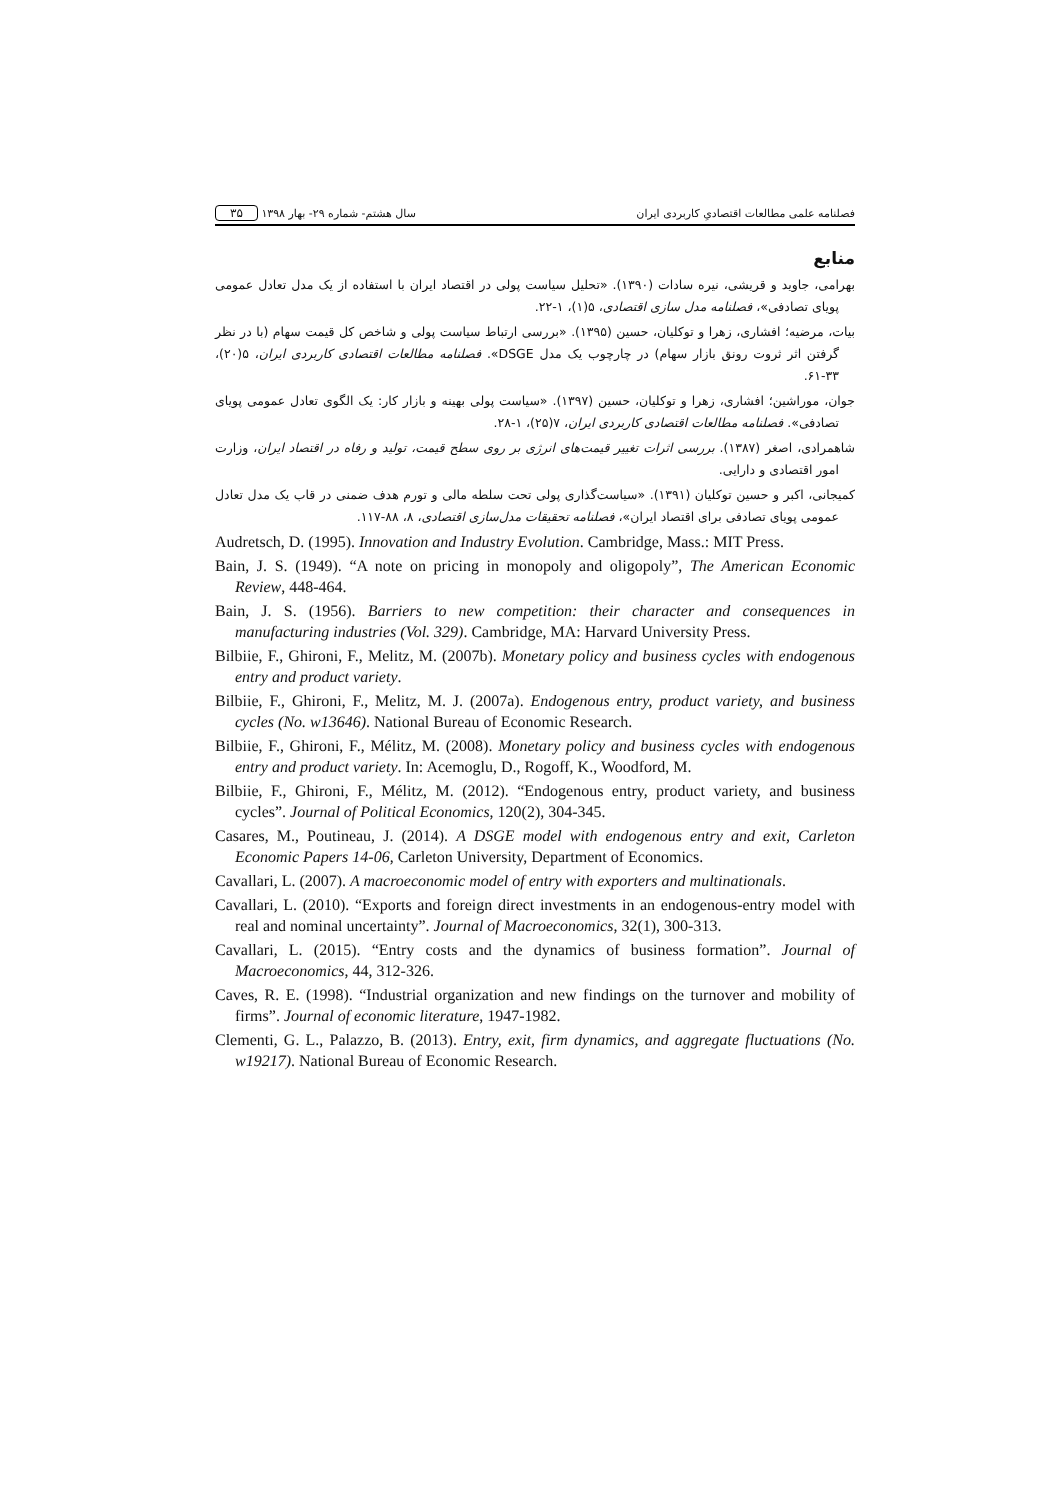فصلنامه علمی مطالعات اقتصادیِ کاربردی ایران سال هشتم- شماره ۲۹- بهار ۱۳۹۸ ۳۵
منابع
بهرامی، جاوید و قریشی، نیره سادات (۱۳۹۰). «تحلیل سیاست پولی در اقتصاد ایران با استفاده از یک مدل تعادل عمومی پویای تصادفی»، فصلنامه مدل سازی اقتصادی، ۵(۱)، ۱-۲۲.
بیات، مرضیه؛ افشاری، زهرا و توکلیان، حسین (۱۳۹۵). «بررسی ارتباط سیاست پولی و شاخص کل قیمت سهام (با در نظر گرفتن اثر ثروت رونق بازار سهام) در چارچوب یک مدل DSGE». فصلنامه مطالعات اقتصادی کاربردی ایران، ۵(۲۰)، ۳۳-۶۱.
جوان، موراشین؛ افشاری، زهرا و توکلیان، حسین (۱۳۹۷). «سیاست پولی بهینه و بازار کار: یک الگوی تعادل عمومی پویای تصادفی». فصلنامه مطالعات اقتصادی کاربردی ایران، ۷(۲۵)، ۱-۲۸.
شاهمرادی، اصغر (۱۳۸۷). بررسی اثرات تغییر قیمت‌های انرژی بر روی سطح قیمت، تولید و رفاه در اقتصاد ایران، وزارت امور اقتصادی و دارایی.
کمیجانی، اکبر و حسین توکلیان (۱۳۹۱). «سیاست‌گذاری پولی تحت سلطه مالی و تورم هدف ضمنی در قاب یک مدل تعادل عمومی پویای تصادفی برای اقتصاد ایران»، فصلنامه تحقیقات مدل‌سازی اقتصادی، ۸، ۸۸-۱۱۷.
Audretsch, D. (1995). Innovation and Industry Evolution. Cambridge, Mass.: MIT Press.
Bain, J. S. (1949). “A note on pricing in monopoly and oligopoly”, The American Economic Review, 448-464.
Bain, J. S. (1956). Barriers to new competition: their character and consequences in manufacturing industries (Vol. 329). Cambridge, MA: Harvard University Press.
Bilbiie, F., Ghironi, F., Melitz, M. (2007b). Monetary policy and business cycles with endogenous entry and product variety.
Bilbiie, F., Ghironi, F., Melitz, M. J. (2007a). Endogenous entry, product variety, and business cycles (No. w13646). National Bureau of Economic Research.
Bilbiie, F., Ghironi, F., Mélitz, M. (2008). Monetary policy and business cycles with endogenous entry and product variety. In: Acemoglu, D., Rogoff, K., Woodford, M.
Bilbiie, F., Ghironi, F., Mélitz, M. (2012). “Endogenous entry, product variety, and business cycles”. Journal of Political Economics, 120(2), 304-345.
Casares, M., Poutineau, J. (2014). A DSGE model with endogenous entry and exit, Carleton Economic Papers 14-06, Carleton University, Department of Economics.
Cavallari, L. (2007). A macroeconomic model of entry with exporters and multinationals.
Cavallari, L. (2010). “Exports and foreign direct investments in an endogenous-entry model with real and nominal uncertainty”. Journal of Macroeconomics, 32(1), 300-313.
Cavallari, L. (2015). “Entry costs and the dynamics of business formation”. Journal of Macroeconomics, 44, 312-326.
Caves, R. E. (1998). “Industrial organization and new findings on the turnover and mobility of firms”. Journal of economic literature, 1947-1982.
Clementi, G. L., Palazzo, B. (2013). Entry, exit, firm dynamics, and aggregate fluctuations (No. w19217). National Bureau of Economic Research.